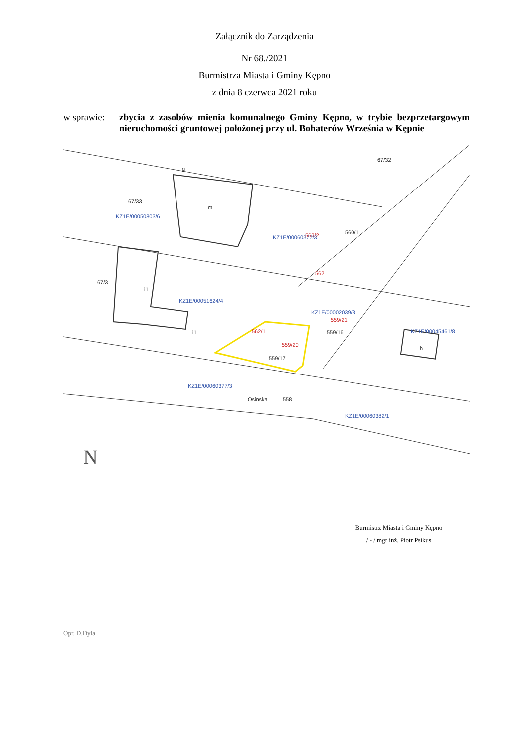Załącznik do Zarządzenia
Nr 68./2021
Burmistrza Miasta i Gminy Kępno
z dnia 8 czerwca 2021 roku
w sprawie:
zbycia z zasobów mienia komunalnego Gminy Kępno, w trybie bezprzetargowym nieruchomości gruntowej położonej przy ul. Bohaterów Września w Kępnie
KZ1E/00050803/6
KZ1E/00060377/3
KZ1E/00051624/4
KZ1E/00002039/8
KZ1E/00045461/8
KZ1E/00060377/3
KZ1E/00060382/1
67/33
g
m
i1
i1
67/3
559/17
559/16
67/32
h
Osinska
558
560/1
559/21
562/1
559/20
562/2
562
N
Burmistrz Miasta i Gminy Kępno
/ - / mgr inż. Piotr Psikus
Opr. D.Dyla